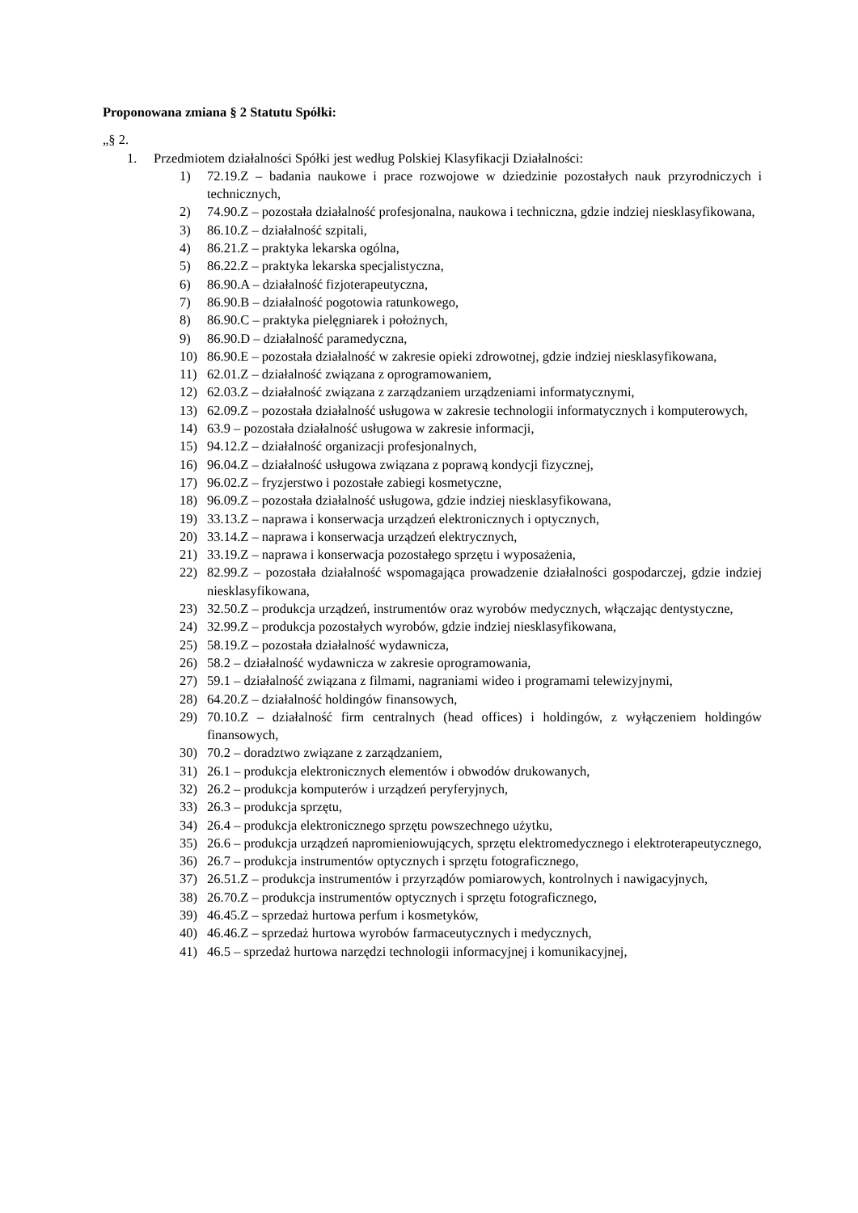Proponowana zmiana § 2 Statutu Spółki:
„§ 2.
1. Przedmiotem działalności Spółki jest według Polskiej Klasyfikacji Działalności:
1) 72.19.Z – badania naukowe i prace rozwojowe w dziedzinie pozostałych nauk przyrodniczych i technicznych,
2) 74.90.Z – pozostała działalność profesjonalna, naukowa i techniczna, gdzie indziej niesklasyfikowana,
3) 86.10.Z – działalność szpitali,
4) 86.21.Z – praktyka lekarska ogólna,
5) 86.22.Z – praktyka lekarska specjalistyczna,
6) 86.90.A – działalność fizjoterapeutyczna,
7) 86.90.B – działalność pogotowia ratunkowego,
8) 86.90.C – praktyka pielęgniarek i położnych,
9) 86.90.D – działalność paramedyczna,
10) 86.90.E – pozostała działalność w zakresie opieki zdrowotnej, gdzie indziej niesklasyfikowana,
11) 62.01.Z – działalność związana z oprogramowaniem,
12) 62.03.Z – działalność związana z zarządzaniem urządzeniami informatycznymi,
13) 62.09.Z – pozostała działalność usługowa w zakresie technologii informatycznych i komputerowych,
14) 63.9 – pozostała działalność usługowa w zakresie informacji,
15) 94.12.Z – działalność organizacji profesjonalnych,
16) 96.04.Z – działalność usługowa związana z poprawą kondycji fizycznej,
17) 96.02.Z – fryzjerstwo i pozostałe zabiegi kosmetyczne,
18) 96.09.Z – pozostała działalność usługowa, gdzie indziej niesklasyfikowana,
19) 33.13.Z – naprawa i konserwacja urządzeń elektronicznych i optycznych,
20) 33.14.Z – naprawa i konserwacja urządzeń elektrycznych,
21) 33.19.Z – naprawa i konserwacja pozostałego sprzętu i wyposażenia,
22) 82.99.Z – pozostała działalność wspomagająca prowadzenie działalności gospodarczej, gdzie indziej niesklasyfikowana,
23) 32.50.Z – produkcja urządzeń, instrumentów oraz wyrobów medycznych, włączając dentystyczne,
24) 32.99.Z – produkcja pozostałych wyrobów, gdzie indziej niesklasyfikowana,
25) 58.19.Z – pozostała działalność wydawnicza,
26) 58.2 – działalność wydawnicza w zakresie oprogramowania,
27) 59.1 – działalność związana z filmami, nagraniami wideo i programami telewizyjnymi,
28) 64.20.Z – działalność holdingów finansowych,
29) 70.10.Z – działalność firm centralnych (head offices) i holdingów, z wyłączeniem holdingów finansowych,
30) 70.2 – doradztwo związane z zarządzaniem,
31) 26.1 – produkcja elektronicznych elementów i obwodów drukowanych,
32) 26.2 – produkcja komputerów i urządzeń peryferyjnych,
33) 26.3 – produkcja sprzętu,
34) 26.4 – produkcja elektronicznego sprzętu powszechnego użytku,
35) 26.6 – produkcja urządzeń napromieniowujących, sprzętu elektromedycznego i elektroterapeutycznego,
36) 26.7 – produkcja instrumentów optycznych i sprzętu fotograficznego,
37) 26.51.Z – produkcja instrumentów i przyrządów pomiarowych, kontrolnych i nawigacyjnych,
38) 26.70.Z – produkcja instrumentów optycznych i sprzętu fotograficznego,
39) 46.45.Z – sprzedaż hurtowa perfum i kosmetyków,
40) 46.46.Z – sprzedaż hurtowa wyrobów farmaceutycznych i medycznych,
41) 46.5 – sprzedaż hurtowa narzędzi technologii informacyjnej i komunikacyjnej,